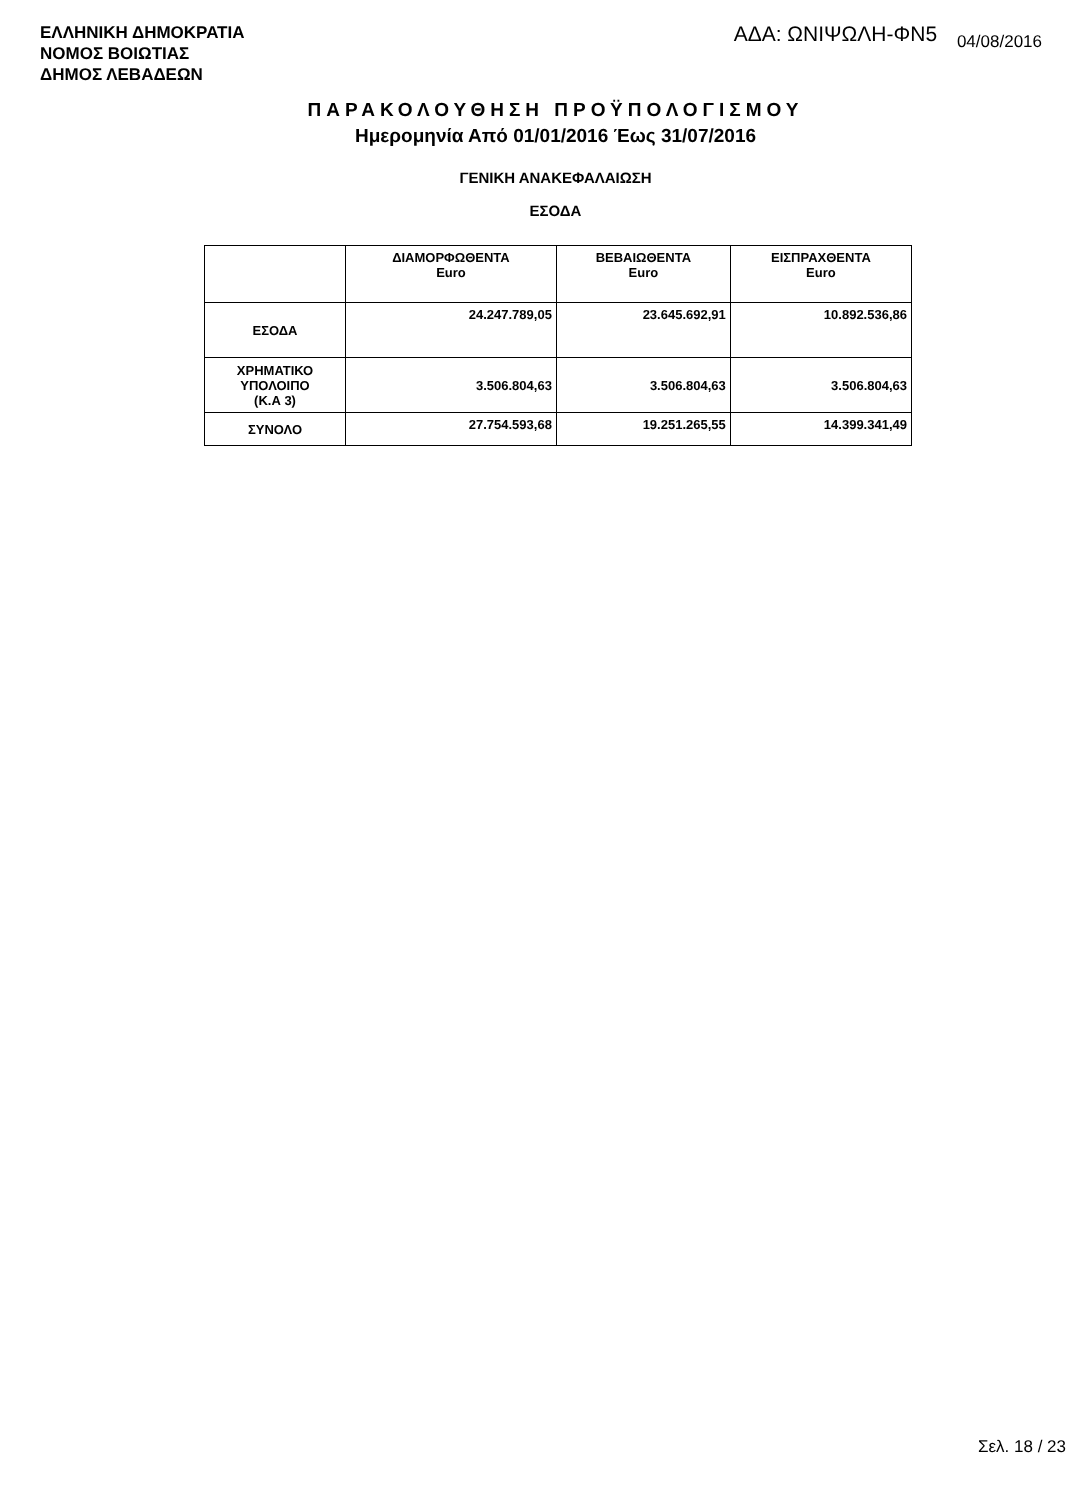ΕΛΛΗΝΙΚΗ ΔΗΜΟΚΡΑΤΙΑ
ΝΟΜΟΣ ΒΟΙΩΤΙΑΣ
ΔΗΜΟΣ ΛΕΒΑΔΕΩΝ
ΑΔΑ: ΩΝΙΨΩΛΗ-ΦΝ5 04/08/2016
ΠΑΡΑΚΟΛΟΥΘΗΣΗ ΠΡΟΫΠΟΛΟΓΙΣΜΟΥ
Ημερομηνία Από 01/01/2016 Έως 31/07/2016
ΓΕΝΙΚΗ ΑΝΑΚΕΦΑΛΑΙΩΣΗ
ΕΣΟΔΑ
| | ΔΙΑΜΟΡΦΩΘΕΝΤΑ Euro | ΒΕΒΑΙΩΘΕΝΤΑ Euro | ΕΙΣΠΡΑΧΘΕΝΤΑ Euro |
| --- | --- | --- | --- |
| ΕΣΟΔΑ | 24.247.789,05 | 23.645.692,91 | 10.892.536,86 |
| ΧΡΗΜΑΤΙΚΟ ΥΠΟΛΟΙΠΟ (Κ.Α 3) | 3.506.804,63 | 3.506.804,63 | 3.506.804,63 |
| ΣΥΝΟΛΟ | 27.754.593,68 | 19.251.265,55 | 14.399.341,49 |
Σελ. 18 / 23